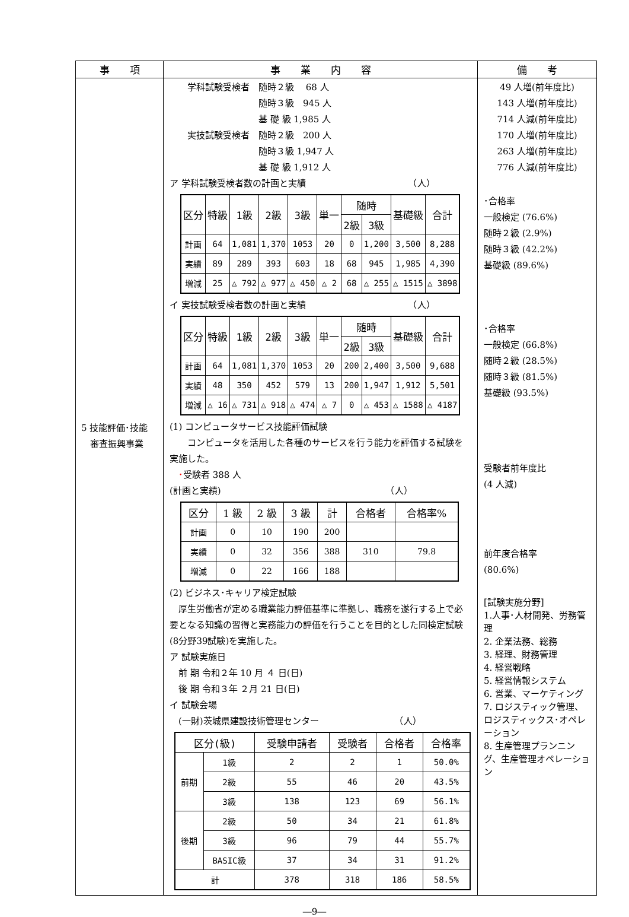| 事 項 | 事 業 内 容 | 備 考 |
| --- | --- | --- |
| 5 技能評価･技能 審査振興事業 | 学科試験受検者 随時２級 68 人 随時３級 945 人 基 礎 級 1,985 人 実技試験受検者 随時２級 200 人 随時３級 1,947 人 基 礎 級 1,912 人 ア 学科試験受検者数の計画と実績 （人） / 区分 / 特級 / 1級 / 2級 / 3級 / 単一 / 随時 / / 基礎級 / 合計 / / --- / --- / --- / --- / --- / --- / --- / --- / --- / --- / / / / / / / / 2級 / 3級 / / / / 計画 / 64 / 1,081 / 1,370 / 1053 / 20 / 0 / 1,200 / 3,500 / 8,288 / / 実績 / 89 / 289 / 393 / 603 / 18 / 68 / 945 / 1,985 / 4,390 / / 増減 / 25 / △ 792 / △ 977 / △ 450 / △ 2 / 68 / △ 255 / △ 1515 / △ 3898 / イ 実技試験受検者数の計画と実績 （人） / 区分 / 特級 / 1級 / 2級 / 3級 / 単一 / 随時 / / 基礎級 / 合計 / / --- / --- / --- / --- / --- / --- / --- / --- / --- / --- / / / / / / / / 2級 / 3級 / / / / 計画 / 64 / 1,081 / 1,370 / 1053 / 20 / 200 / 2,400 / 3,500 / 9,688 / / 実績 / 48 / 350 / 452 / 579 / 13 / 200 / 1,947 / 1,912 / 5,501 / / 増減 / △ 16 / △ 731 / △ 918 / △ 474 / △ 7 / 0 / △ 453 / △ 1588 / △ 4187 / (1) コンピュータサービス技能評価試験 コンピュータを活用した各種のサービスを行う能力を評価する試験を実施した。 ･ 受験者 388 人 (計画と実績) （人） / 区分 / 1 級 / 2 級 / 3 級 / 計 / 合格者 / 合格率% / / --- / --- / --- / --- / --- / --- / --- / / 計画 / 0 / 10 / 190 / 200 / / / / 実績 / 0 / 32 / 356 / 388 / 310 / 79.8 / / 増減 / 0 / 22 / 166 / 188 / / / (2) ビジネス･キャリア検定試験 厚生労働省が定める職業能力評価基準に準拠し、職務を遂行する上で必要となる知識の習得と実務能力の評価を行うことを目的とした同検定試験(8分野39試験)を実施した。 ア 試験実施日 前 期 令和２年 10 月 ４ 日(日) 後 期 令和３年 ２月 21 日(日) イ 試験会場 (一財)茨城県建設技術管理センター （人） / 区分(級) / / 受験申請者 / 受験者 / 合格者 / 合格率 / / --- / --- / --- / --- / --- / --- / / 前期 / 1級 / 2 / 2 / 1 / 50.0% / / / 2級 / 55 / 46 / 20 / 43.5% / / / 3級 / 138 / 123 / 69 / 56.1% / / 後期 / 2級 / 50 / 34 / 21 / 61.8% / / / 3級 / 96 / 79 / 44 / 55.7% / / / BASIC級 / 37 / 34 / 31 / 91.2% / / 計 / / 378 / 318 / 186 / 58.5% / | 49 人増(前年度比) 143 人増(前年度比) 714 人減(前年度比) 170 人増(前年度比) 263 人増(前年度比) 776 人減(前年度比) ･合格率 一般検定 (76.6%) 随時２級 (2.9%) 随時３級 (42.2%) 基礎級 (89.6%) ･合格率 一般検定 (66.8%) 随時２級 (28.5%) 随時３級 (81.5%) 基礎級 (93.5%) 受験者前年度比 (4 人減) 前年度合格率 (80.6%) [試験実施分野] 1.人事･人材開発、労務管理 2. 企業法務、総務 3. 経理、財務管理 4. 経営戦略 5. 経営情報システム 6. 営業、マーケティング 7. ロジスティック管理、ロジスティックス･オペレーション 8. 生産管理プランニング、生産管理オペレーション |
―9―